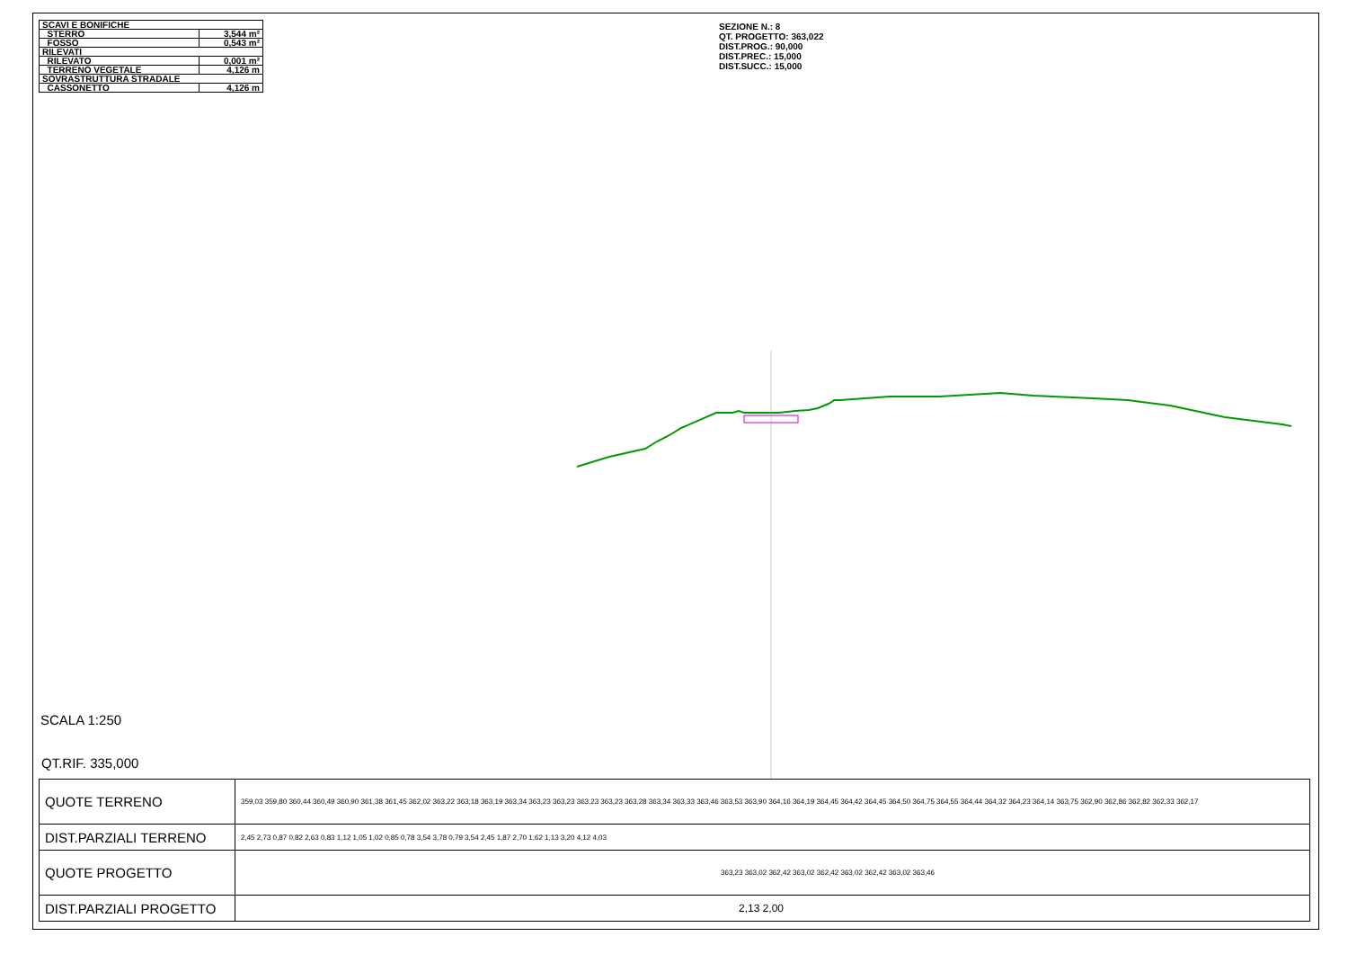| SCAVI E BONIFICHE | |
| STERRO | 3,544 m² |
| FOSSO | 0,543 m² |
| RILEVATI | |
| RILEVATO | 0,001 m² |
| TERRENO VEGETALE | 4,126 m |
| SOVRASTRUTTURA STRADALE | |
| CASSONETTO | 4,126 m |
SEZIONE N.: 8
QT. PROGETTO: 363,022
DIST.PROG.: 90,000
DIST.PREC.: 15,000
DIST.SUCC.: 15,000
SCALA 1:250
QT.RIF. 335,000
| QUOTE TERRENO | 359,03 359,80 360,44 360,49 360,90 361,38 361,45 362,02 363,22 363,18 363,19 363,34 363,23 363,23 363,23 363,23 363,28 363,34 363,33 363,46 363,53 363,90 364,16 364,19 364,45 364,42 364,45 364,50 364,75 364,55 364,44 364,32 364,23 364,14 363,75 362,90 362,86 362,82 362,33 362,17 |
| DIST.PARZIALI TERRENO | 2,45 2,73 0,87 0,82 2,63 0,83 1,12 1,05 1,02 0,85 0,78 3,54 3,78 0,79 3,54 2,45 1,87 2,70 1,62 1,13 3,20 4,12 4,03 |
| QUOTE PROGETTO | 363,23 363,02 362,42 363,02 362,42 363,02 362,42 363,02 363,46 |
| DIST.PARZIALI PROGETTO | 2,13 2,00 |